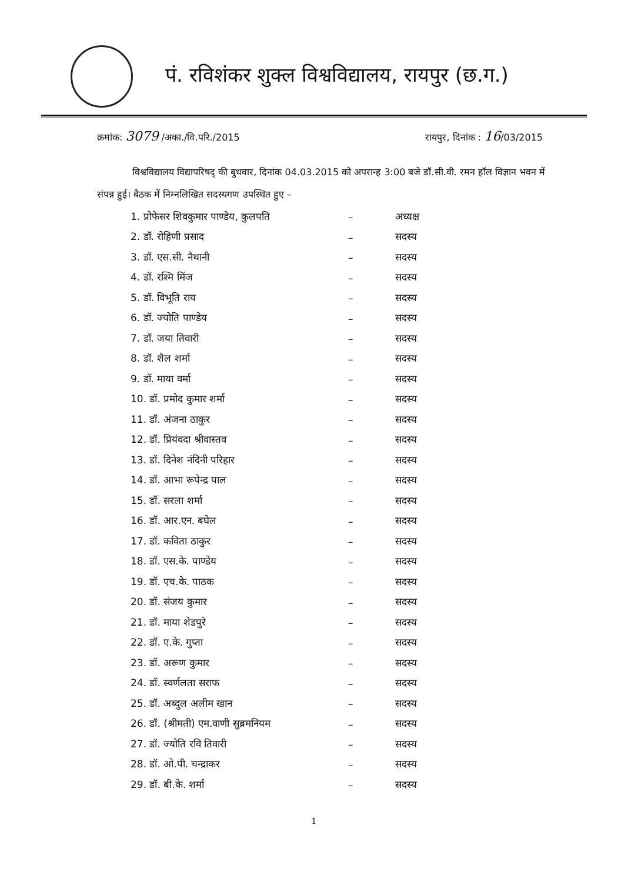पं. रविशंकर शुक्ल विश्वविद्यालय, रायपुर (छ.ग.)
क्रमांक: 3079 /अका./वि.परि./2015 रायपुर, दिनांक : 16/03/2015
विश्वविद्यालय विद्यापरिषद् की बुधवार, दिनांक 04.03.2015 को अपरान्ह 3:00 बजे डॉ.सी.वी. रमन हॉल विज्ञान भवन में संपन्न हुई। बैठक में निम्नलिखित सदस्यगण उपस्थित हुए –
| 1. प्रोफेसर शिवकुमार पाण्डेय, कुलपति | – | अध्यक्ष |
| 2. डॉ. रोहिणी प्रसाद | – | सदस्य |
| 3. डॉ. एस.सी. नैथानी | – | सदस्य |
| 4. डॉ. रश्मि मिंज | – | सदस्य |
| 5. डॉ. विभूति राय | – | सदस्य |
| 6. डॉ. ज्योति पाण्डेय | – | सदस्य |
| 7. डॉ. जया तिवारी | – | सदस्य |
| 8. डॉ. शैल शर्मा | – | सदस्य |
| 9. डॉ. माया वर्मा | – | सदस्य |
| 10. डॉ. प्रमोद कुमार शर्मा | – | सदस्य |
| 11. डॉ. अंजना ठाकुर | – | सदस्य |
| 12. डॉ. प्रियंवदा श्रीवास्तव | – | सदस्य |
| 13. डॉ. दिनेश नंदिनी परिहार | – | सदस्य |
| 14. डॉ. आभा रूपेन्द्र पाल | – | सदस्य |
| 15. डॉ. सरला शर्मा | – | सदस्य |
| 16. डॉ. आर.एन. बघेल | – | सदस्य |
| 17. डॉ. कविता ठाकुर | – | सदस्य |
| 18. डॉ. एस.के. पाण्डेय | – | सदस्य |
| 19. डॉ. एच.के. पाठक | – | सदस्य |
| 20. डॉ. संजय कुमार | – | सदस्य |
| 21. डॉ. माया शेडपुरे | – | सदस्य |
| 22. डॉ. ए.के. गुप्ता | – | सदस्य |
| 23. डॉ. अरूण कुमार | – | सदस्य |
| 24. डॉ. स्वर्णलता सराफ | – | सदस्य |
| 25. डॉ. अब्दुल अलीम खान | – | सदस्य |
| 26. डॉ. (श्रीमती) एम.वाणी सुब्रमनियम | – | सदस्य |
| 27. डॉ. ज्योति रवि तिवारी | – | सदस्य |
| 28. डॉ. ओ.पी. चन्द्राकर | – | सदस्य |
| 29. डॉ. बी.के. शर्मा | – | सदस्य |
1